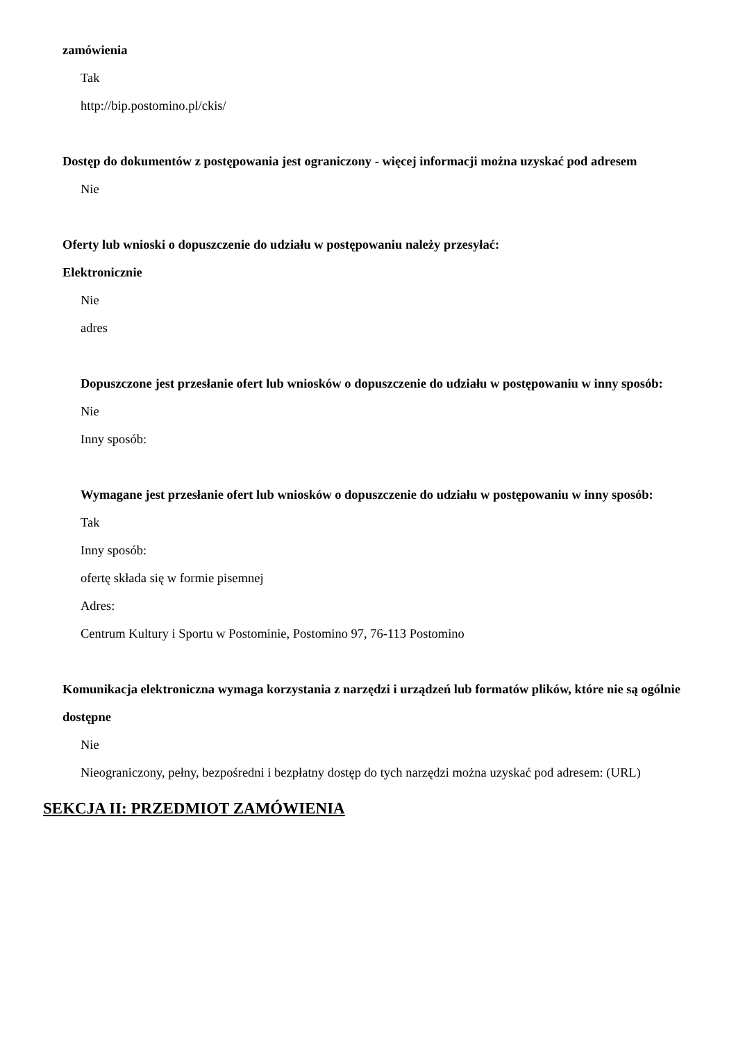zamówienia
Tak
http://bip.postomino.pl/ckis/
Dostęp do dokumentów z postępowania jest ograniczony - więcej informacji można uzyskać pod adresem
Nie
Oferty lub wnioski o dopuszczenie do udziału w postępowaniu należy przesyłać:
Elektronicznie
Nie
adres
Dopuszczone jest przesłanie ofert lub wniosków o dopuszczenie do udziału w postępowaniu w inny sposób:
Nie
Inny sposób:
Wymagane jest przesłanie ofert lub wniosków o dopuszczenie do udziału w postępowaniu w inny sposób:
Tak
Inny sposób:
ofertę składa się w formie pisemnej
Adres:
Centrum Kultury i Sportu w Postominie, Postomino 97, 76-113 Postomino
Komunikacja elektroniczna wymaga korzystania z narzędzi i urządzeń lub formatów plików, które nie są ogólnie dostępne
Nie
Nieograniczony, pełny, bezpośredni i bezpłatny dostęp do tych narzędzi można uzyskać pod adresem: (URL)
SEKCJA II: PRZEDMIOT ZAMÓWIENIA